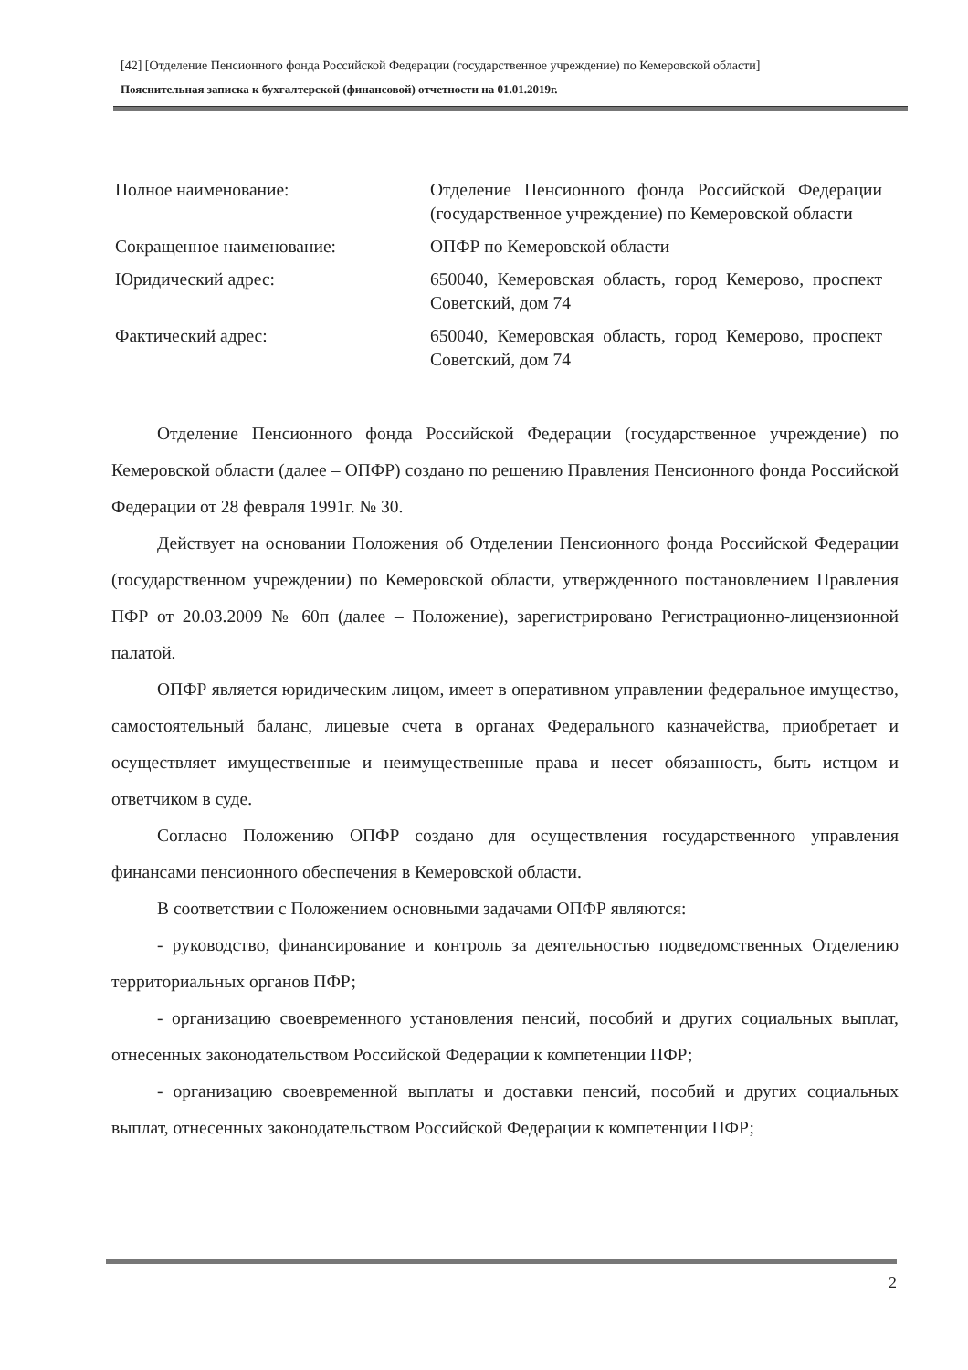[42] [Отделение Пенсионного фонда Российской Федерации (государственное учреждение) по Кемеровской области]
Пояснительная записка к бухгалтерской (финансовой) отчетности на 01.01.2019г.
Полное наименование: Отделение Пенсионного фонда Российской Федерации (государственное учреждение) по Кемеровской области
Сокращенное наименование: ОПФР по Кемеровской области
Юридический адрес: 650040, Кемеровская область, город Кемерово, проспект Советский, дом 74
Фактический адрес: 650040, Кемеровская область, город Кемерово, проспект Советский, дом 74
Отделение Пенсионного фонда Российской Федерации (государственное учреждение) по Кемеровской области (далее – ОПФР) создано по решению Правления Пенсионного фонда Российской Федерации от 28 февраля 1991г. № 30.
Действует на основании Положения об Отделении Пенсионного фонда Российской Федерации (государственном учреждении) по Кемеровской области, утвержденного постановлением Правления ПФР от 20.03.2009 № 60п (далее – Положение), зарегистрировано Регистрационно-лицензионной палатой.
ОПФР является юридическим лицом, имеет в оперативном управлении федеральное имущество, самостоятельный баланс, лицевые счета в органах Федерального казначейства, приобретает и осуществляет имущественные и неимущественные права и несет обязанность, быть истцом и ответчиком в суде.
Согласно Положению ОПФР создано для осуществления государственного управления финансами пенсионного обеспечения в Кемеровской области.
В соответствии с Положением основными задачами ОПФР являются:
- руководство, финансирование и контроль за деятельностью подведомственных Отделению территориальных органов ПФР;
- организацию своевременного установления пенсий, пособий и других социальных выплат, отнесенных законодательством Российской Федерации к компетенции ПФР;
- организацию своевременной выплаты и доставки пенсий, пособий и других социальных выплат, отнесенных законодательством Российской Федерации к компетенции ПФР;
2